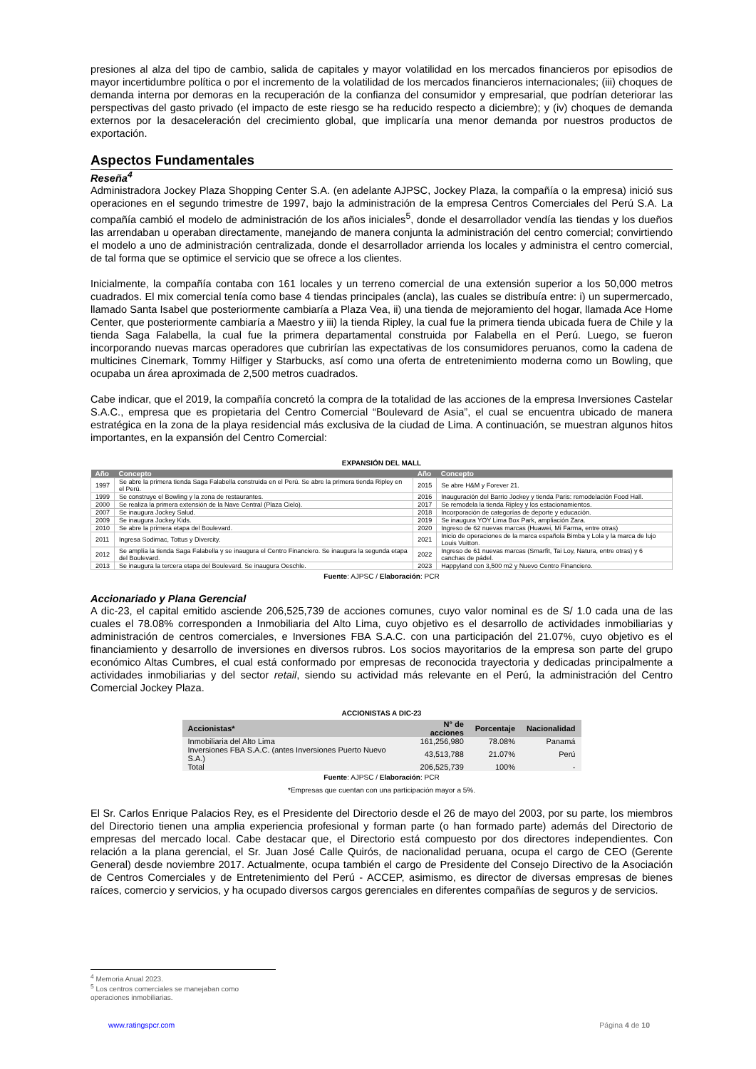presiones al alza del tipo de cambio, salida de capitales y mayor volatilidad en los mercados financieros por episodios de mayor incertidumbre política o por el incremento de la volatilidad de los mercados financieros internacionales; (iii) choques de demanda interna por demoras en la recuperación de la confianza del consumidor y empresarial, que podrían deteriorar las perspectivas del gasto privado (el impacto de este riesgo se ha reducido respecto a diciembre); y (iv) choques de demanda externos por la desaceleración del crecimiento global, que implicaría una menor demanda por nuestros productos de exportación.
Aspectos Fundamentales
Reseña<sup>4</sup>
Administradora Jockey Plaza Shopping Center S.A. (en adelante AJPSC, Jockey Plaza, la compañía o la empresa) inició sus operaciones en el segundo trimestre de 1997, bajo la administración de la empresa Centros Comerciales del Perú S.A. La compañía cambió el modelo de administración de los años iniciales<sup>5</sup>, donde el desarrollador vendía las tiendas y los dueños las arrendaban u operaban directamente, manejando de manera conjunta la administración del centro comercial; convirtiendo el modelo a uno de administración centralizada, donde el desarrollador arrienda los locales y administra el centro comercial, de tal forma que se optimice el servicio que se ofrece a los clientes.
Inicialmente, la compañía contaba con 161 locales y un terreno comercial de una extensión superior a los 50,000 metros cuadrados. El mix comercial tenía como base 4 tiendas principales (ancla), las cuales se distribuía entre: i) un supermercado, llamado Santa Isabel que posteriormente cambiaría a Plaza Vea, ii) una tienda de mejoramiento del hogar, llamada Ace Home Center, que posteriormente cambiaría a Maestro y iii) la tienda Ripley, la cual fue la primera tienda ubicada fuera de Chile y la tienda Saga Falabella, la cual fue la primera departamental construida por Falabella en el Perú. Luego, se fueron incorporando nuevas marcas operadores que cubrirían las expectativas de los consumidores peruanos, como la cadena de multicines Cinemark, Tommy Hilfiger y Starbucks, así como una oferta de entretenimiento moderna como un Bowling, que ocupaba un área aproximada de 2,500 metros cuadrados.
Cabe indicar, que el 2019, la compañía concretó la compra de la totalidad de las acciones de la empresa Inversiones Castelar S.A.C., empresa que es propietaria del Centro Comercial “Boulevard de Asia”, el cual se encuentra ubicado de manera estratégica en la zona de la playa residencial más exclusiva de la ciudad de Lima. A continuación, se muestran algunos hitos importantes, en la expansión del Centro Comercial:
EXPANSIÓN DEL MALL
| Año | Concepto | Año | Concepto |
| --- | --- | --- | --- |
| 1997 | Se abre la primera tienda Saga Falabella construida en el Perú. Se abre la primera tienda Ripley en el Perú. | 2015 | Se abre H&M y Forever 21. |
| 1999 | Se construye el Bowling y la zona de restaurantes. | 2016 | Inauguración del Barrio Jockey y tienda Paris: remodelación Food Hall. |
| 2000 | Se realiza la primera extensión de la Nave Central (Plaza Cielo). | 2017 | Se remodela la tienda Ripley y los estacionamientos. |
| 2007 | Se inaugura Jockey Salud. | 2018 | Incorporación de categorías de deporte y educación. |
| 2009 | Se inaugura Jockey Kids. | 2019 | Se inaugura YOY Lima Box Park, ampliación Zara. |
| 2010 | Se abre la primera etapa del Boulevard. | 2020 | Ingreso de 62 nuevas marcas (Huawei, Mi Farma, entre otras) |
| 2011 | Ingresa Sodimac, Tottus y Divercity. | 2021 | Inicio de operaciones de la marca española Bimba y Lola y la marca de lujo Louis Vuitton. |
| 2012 | Se amplía la tienda Saga Falabella y se inaugura el Centro Financiero. Se inaugura la segunda etapa del Boulevard. | 2022 | Ingreso de 61 nuevas marcas (Smarfit, Tai Loy, Natura, entre otras) y 6 canchas de pádel. |
| 2013 | Se inaugura la tercera etapa del Boulevard. Se inaugura Oeschle. | 2023 | Happyland con 3,500 m2 y Nuevo Centro Financiero. |
Fuente: AJPSC / Elaboración: PCR
Accionariado y Plana Gerencial
A dic-23, el capital emitido asciende 206,525,739 de acciones comunes, cuyo valor nominal es de S/ 1.0 cada una de las cuales el 78.08% corresponden a Inmobiliaria del Alto Lima, cuyo objetivo es el desarrollo de actividades inmobiliarias y administración de centros comerciales, e Inversiones FBA S.A.C. con una participación del 21.07%, cuyo objetivo es el financiamiento y desarrollo de inversiones en diversos rubros. Los socios mayoritarios de la empresa son parte del grupo económico Altas Cumbres, el cual está conformado por empresas de reconocida trayectoria y dedicadas principalmente a actividades inmobiliarias y del sector retail, siendo su actividad más relevante en el Perú, la administración del Centro Comercial Jockey Plaza.
ACCIONISTAS A DIC-23
| Accionistas* | N° de acciones | Porcentaje | Nacionalidad |
| --- | --- | --- | --- |
| Inmobiliaria del Alto Lima | 161,256,980 | 78.08% | Panamá |
| Inversiones FBA S.A.C. (antes Inversiones Puerto Nuevo S.A.) | 43,513,788 | 21.07% | Perú |
| Total | 206,525,739 | 100% | - |
Fuente: AJPSC / Elaboración: PCR
*Empresas que cuentan con una participación mayor a 5%.
El Sr. Carlos Enrique Palacios Rey, es el Presidente del Directorio desde el 26 de mayo del 2003, por su parte, los miembros del Directorio tienen una amplia experiencia profesional y forman parte (o han formado parte) además del Directorio de empresas del mercado local. Cabe destacar que, el Directorio está compuesto por dos directores independientes. Con relación a la plana gerencial, el Sr. Juan José Calle Quirós, de nacionalidad peruana, ocupa el cargo de CEO (Gerente General) desde noviembre 2017. Actualmente, ocupa también el cargo de Presidente del Consejo Directivo de la Asociación de Centros Comerciales y de Entretenimiento del Perú - ACCEP, asimismo, es director de diversas empresas de bienes raíces, comercio y servicios, y ha ocupado diversos cargos gerenciales en diferentes compañías de seguros y de servicios.
<sup>4</sup> Memoria Anual 2023.
<sup>5</sup> Los centros comerciales se manejaban como operaciones inmobiliarias.
www.ratingspcr.com Página 4 de 10